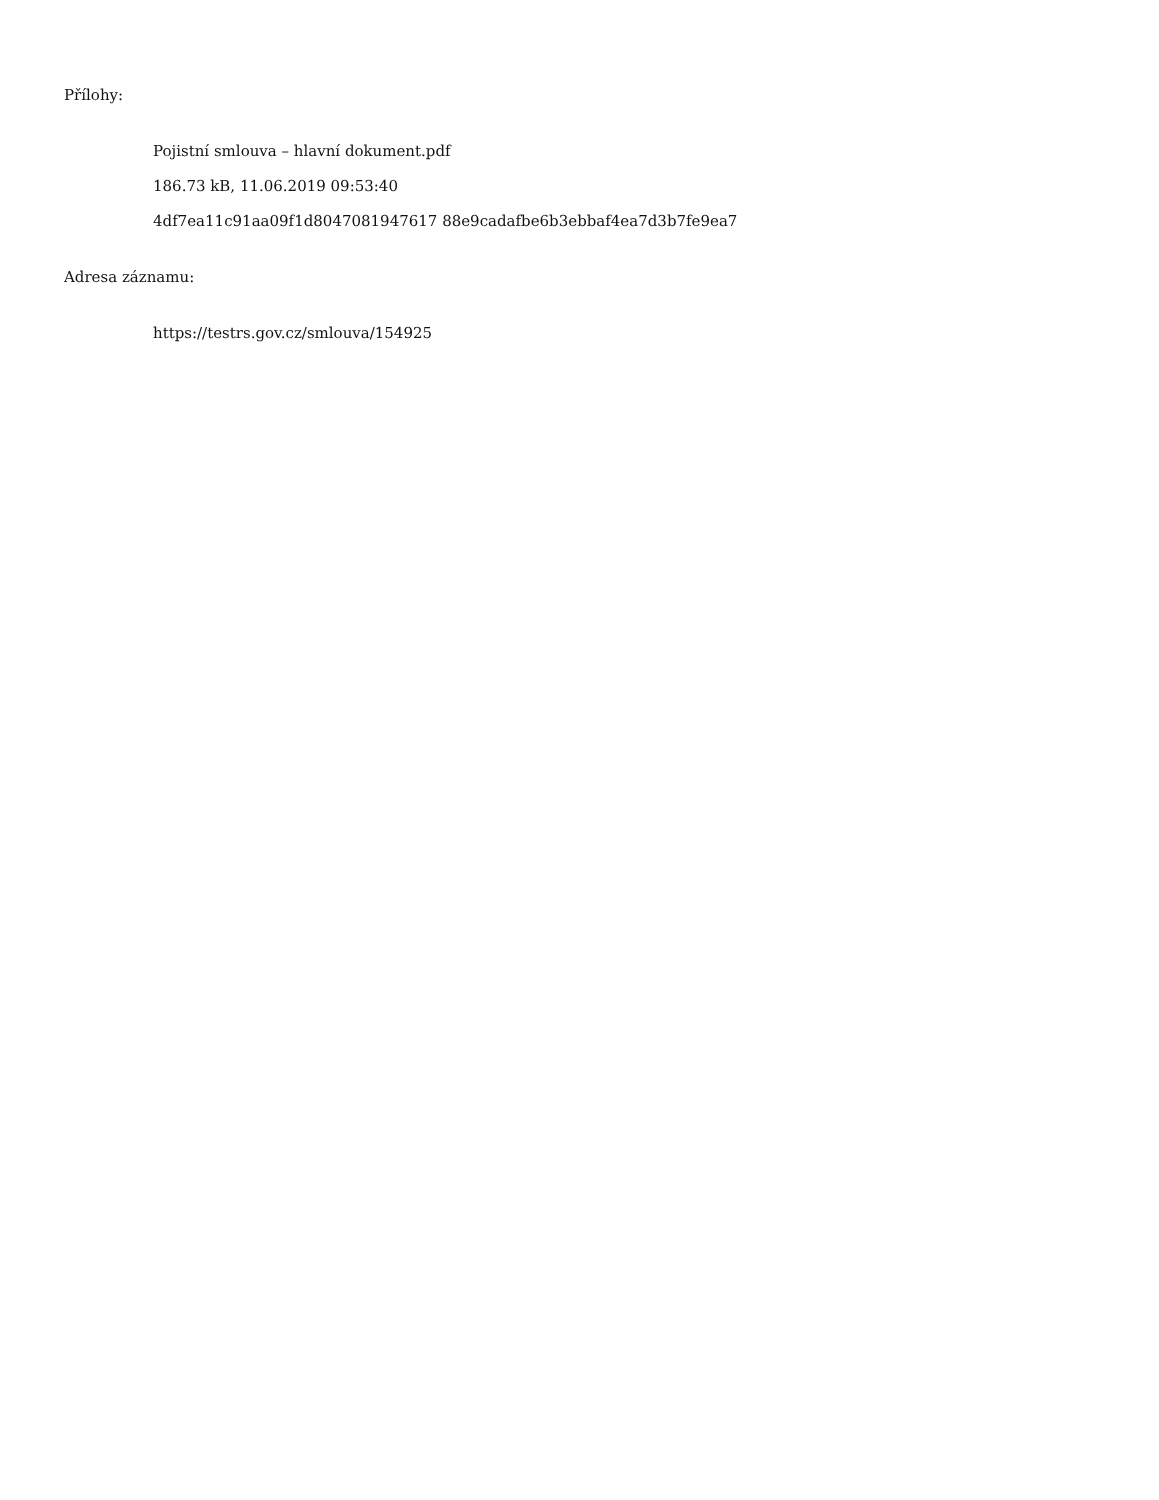Přílohy:
Pojistní smlouva – hlavní dokument.pdf
186.73 kB, 11.06.2019 09:53:40
4df7ea11c91aa09f1d8047081947617 88e9cadafbe6b3ebbaf4ea7d3b7fe9ea7
Adresa záznamu:
https://testrs.gov.cz/smlouva/154925